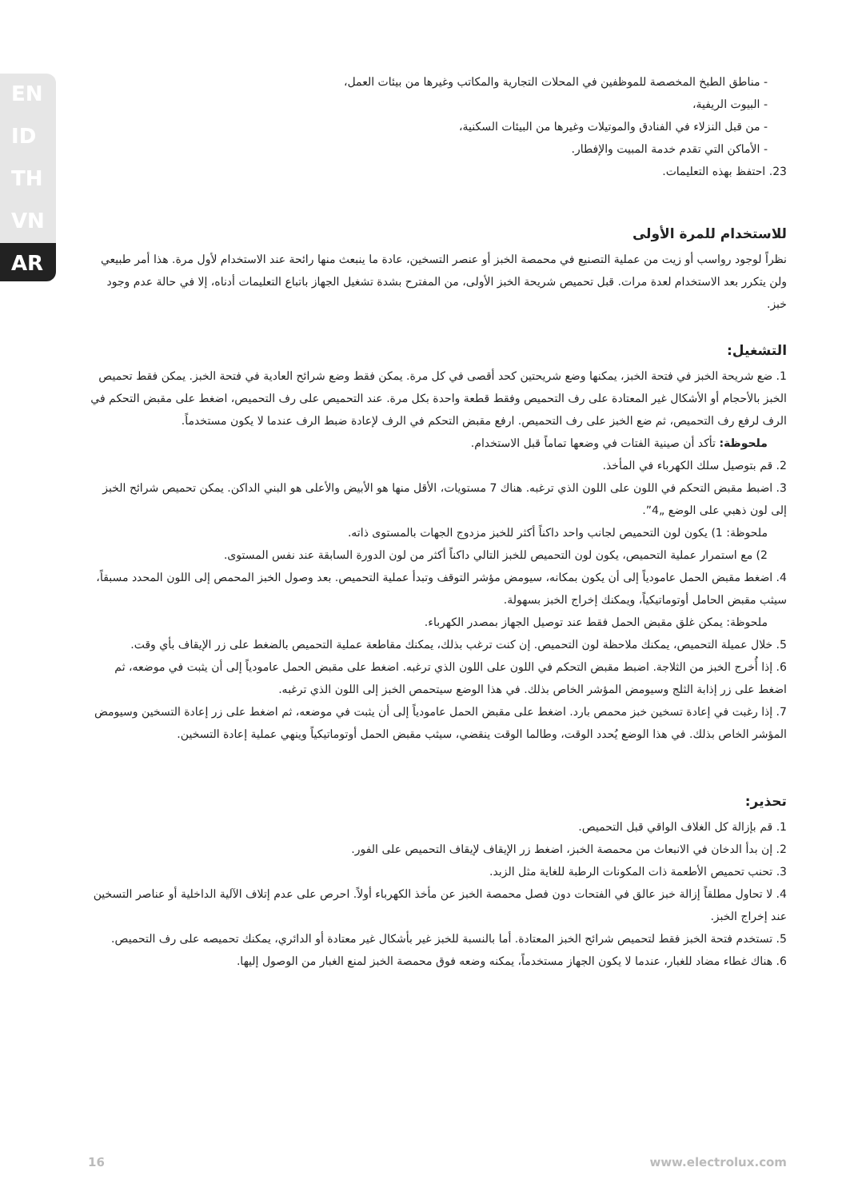EN
ID
TH
VN
AR
- مناطق الطبخ المخصصة للموظفين في المحلات التجارية والمكاتب وغيرها من بيئات العمل،
- البيوت الريفية،
- من قبل النزلاء في الفنادق والموتيلات وغيرها من البيئات السكنية،
- الأماكن التي تقدم خدمة المبيت والإفطار.
23. احتفظ بهذه التعليمات.
للاستخدام للمرة الأولى
نظراً لوجود رواسب أو زيت من عملية التصنيع في محمصة الخبز أو عنصر التسخين، عادة ما ينبعث منها رائحة عند الاستخدام لأول مرة. هذا أمر طبيعي ولن يتكرر بعد الاستخدام لعدة مرات. قبل تحميص شريحة الخبز الأولى، من المفترح بشدة تشغيل الجهاز باتباع التعليمات أدناه، إلا في حالة عدم وجود خبز.
التشغيل:
1. ضع شريحة الخبز في فتحة الخبز، يمكنها وضع شريحتين كحد أقصى في كل مرة. يمكن فقط وضع شرائح العادية في فتحة الخبز. يمكن فقط تحميص الخبز بالأحجام أو الأشكال غير المعتادة على رف التحميص وفقط قطعة واحدة بكل مرة. عند التحميص على رف التحميص، اضغط على مقبض التحكم في الرف لرفع رف التحميص، ثم ضع الخبز على رف التحميص. ارفع مقبض التحكم في الرف لإعادة ضبط الرف عندما لا يكون مستخدماً.
ملحوظة: تأكد أن صينية الفتات في وضعها تماماً قبل الاستخدام.
2. قم بتوصيل سلك الكهرباء في المأخذ.
3. اضبط مقبض التحكم في اللون على اللون الذي ترغبه. هناك 7 مستويات، الأقل منها هو الأبيض والأعلى هو البني الداكن. يمكن تحميص شرائح الخبز إلى لون ذهبي على الوضع „4”.
ملحوظة: 1) يكون لون التحميص لجانب واحد داكناً أكثر للخبز مزدوج الجهات بالمستوى ذاته.
2) مع استمرار عملية التحميص، يكون لون التحميص للخبز التالي داكناً أكثر من لون الدورة السابقة عند نفس المستوى.
4. اضغط مقبض الحمل عامودياً إلى أن يكون بمكانه، سيومض مؤشر التوقف وتبدأ عملية التحميص. بعد وصول الخبز المحمص إلى اللون المحدد مسبقاً، سيثب مقبض الحامل أوتوماتيكياً، ويمكنك إخراج الخبز بسهولة.
ملحوظة: يمكن غلق مقبض الحمل فقط عند توصيل الجهاز بمصدر الكهرباء.
5. خلال عميلة التحميص، يمكنك ملاحظة لون التحميص. إن كنت ترغب بذلك، يمكنك مقاطعة عملية التحميص بالضغط على زر الإيقاف بأي وقت.
6. إذا أُخرج الخبز من الثلاجة. اضبط مقبض التحكم في اللون على اللون الذي ترغبه. اضغط على مقبض الحمل عامودياً إلى أن يثبت في موضعه، ثم اضغط على زر إذابة الثلج وسيومض المؤشر الخاص بذلك. في هذا الوضع سيتحمص الخبز إلى اللون الذي ترغبه.
7. إذا رغبت في إعادة تسخين خبز محمص بارد. اضغط على مقبض الحمل عامودياً إلى أن يثبت في موضعه، ثم اضغط على زر إعادة التسخين وسيومض المؤشر الخاص بذلك. في هذا الوضع يُحدد الوقت، وطالما الوقت ينقضي، سيثب مقبض الحمل أوتوماتيكياً وينهي عملية إعادة التسخين.
تحذير:
1. قم بإزالة كل الغلاف الواقي قبل التحميص.
2. إن بدأ الدخان في الانبعاث من محمصة الخبز، اضغط زر الإيقاف لإيقاف التحميص على الفور.
3. تحنب تحميص الأطعمة ذات المكونات الرطبة للغاية مثل الزبد.
4. لا تحاول مطلقاً إزالة خبز عالق في الفتحات دون فصل محمصة الخبز عن مأخذ الكهرباء أولاً. احرص على عدم إتلاف الآلية الداخلية أو عناصر التسخين عند إخراج الخبز.
5. تستخدم فتحة الخبز فقط لتحميص شرائح الخبز المعتادة. أما بالنسبة للخبز غير بأشكال غير معتادة أو الدائري، يمكنك تحميصه على رف التحميص.
6. هناك غطاء مضاد للغبار، عندما لا يكون الجهاز مستخدماً، يمكنه وضعه فوق محمصة الخبز لمنع الغبار من الوصول إليها.
16 www.electrolux.com